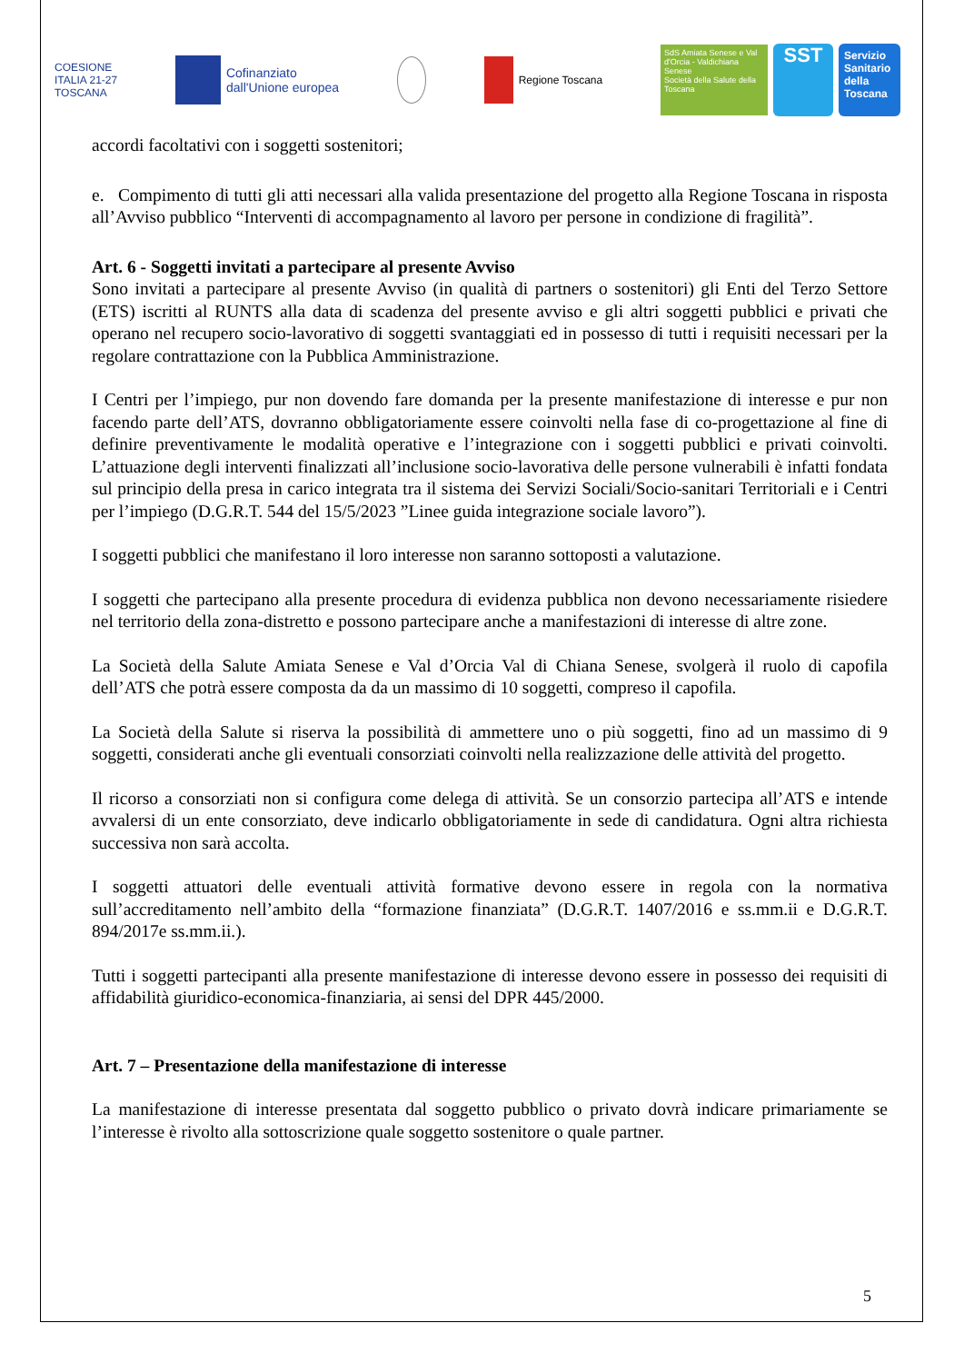COESIONE
ITALIA 21-27
TOSCANA
Cofinanziato
dall'Unione europea
Regione Toscana
SdS Amiata Senese e Val d'Orcia - Valdichiana Senese
Società della Salute della Toscana SST Servizio Sanitario della Toscana
accordi facoltativi con i soggetti sostenitori;
e. Compimento di tutti gli atti necessari alla valida presentazione del progetto alla Regione Toscana in risposta all’Avviso pubblico “Interventi di accompagnamento al lavoro per persone in condizione di fragilità”.
Art. 6 - Soggetti invitati a partecipare al presente Avviso
Sono invitati a partecipare al presente Avviso (in qualità di partners o sostenitori) gli Enti del Terzo Settore (ETS) iscritti al RUNTS alla data di scadenza del presente avviso e gli altri soggetti pubblici e privati che operano nel recupero socio-lavorativo di soggetti svantaggiati ed in possesso di tutti i requisiti necessari per la regolare contrattazione con la Pubblica Amministrazione.
I Centri per l’impiego, pur non dovendo fare domanda per la presente manifestazione di interesse e pur non facendo parte dell’ATS, dovranno obbligatoriamente essere coinvolti nella fase di co-progettazione al fine di definire preventivamente le modalità operative e l’integrazione con i soggetti pubblici e privati coinvolti. L’attuazione degli interventi finalizzati all’inclusione socio-lavorativa delle persone vulnerabili è infatti fondata sul principio della presa in carico integrata tra il sistema dei Servizi Sociali/Socio-sanitari Territoriali e i Centri per l’impiego (D.G.R.T. 544 del 15/5/2023 ”Linee guida integrazione sociale lavoro”).
I soggetti pubblici che manifestano il loro interesse non saranno sottoposti a valutazione.
I soggetti che partecipano alla presente procedura di evidenza pubblica non devono necessariamente risiedere nel territorio della zona-distretto e possono partecipare anche a manifestazioni di interesse di altre zone.
La Società della Salute Amiata Senese e Val d’Orcia Val di Chiana Senese, svolgerà il ruolo di capofila dell’ATS che potrà essere composta da da un massimo di 10 soggetti, compreso il capofila.
La Società della Salute si riserva la possibilità di ammettere uno o più soggetti, fino ad un massimo di 9 soggetti, considerati anche gli eventuali consorziati coinvolti nella realizzazione delle attività del progetto.
Il ricorso a consorziati non si configura come delega di attività. Se un consorzio partecipa all’ATS e intende avvalersi di un ente consorziato, deve indicarlo obbligatoriamente in sede di candidatura. Ogni altra richiesta successiva non sarà accolta.
I soggetti attuatori delle eventuali attività formative devono essere in regola con la normativa sull’accreditamento nell’ambito della “formazione finanziata” (D.G.R.T. 1407/2016 e ss.mm.ii e D.G.R.T. 894/2017e ss.mm.ii.).
Tutti i soggetti partecipanti alla presente manifestazione di interesse devono essere in possesso dei requisiti di affidabilità giuridico-economica-finanziaria, ai sensi del DPR 445/2000.
Art. 7 – Presentazione della manifestazione di interesse
La manifestazione di interesse presentata dal soggetto pubblico o privato dovrà indicare primariamente se l’interesse è rivolto alla sottoscrizione quale soggetto sostenitore o quale partner.
5